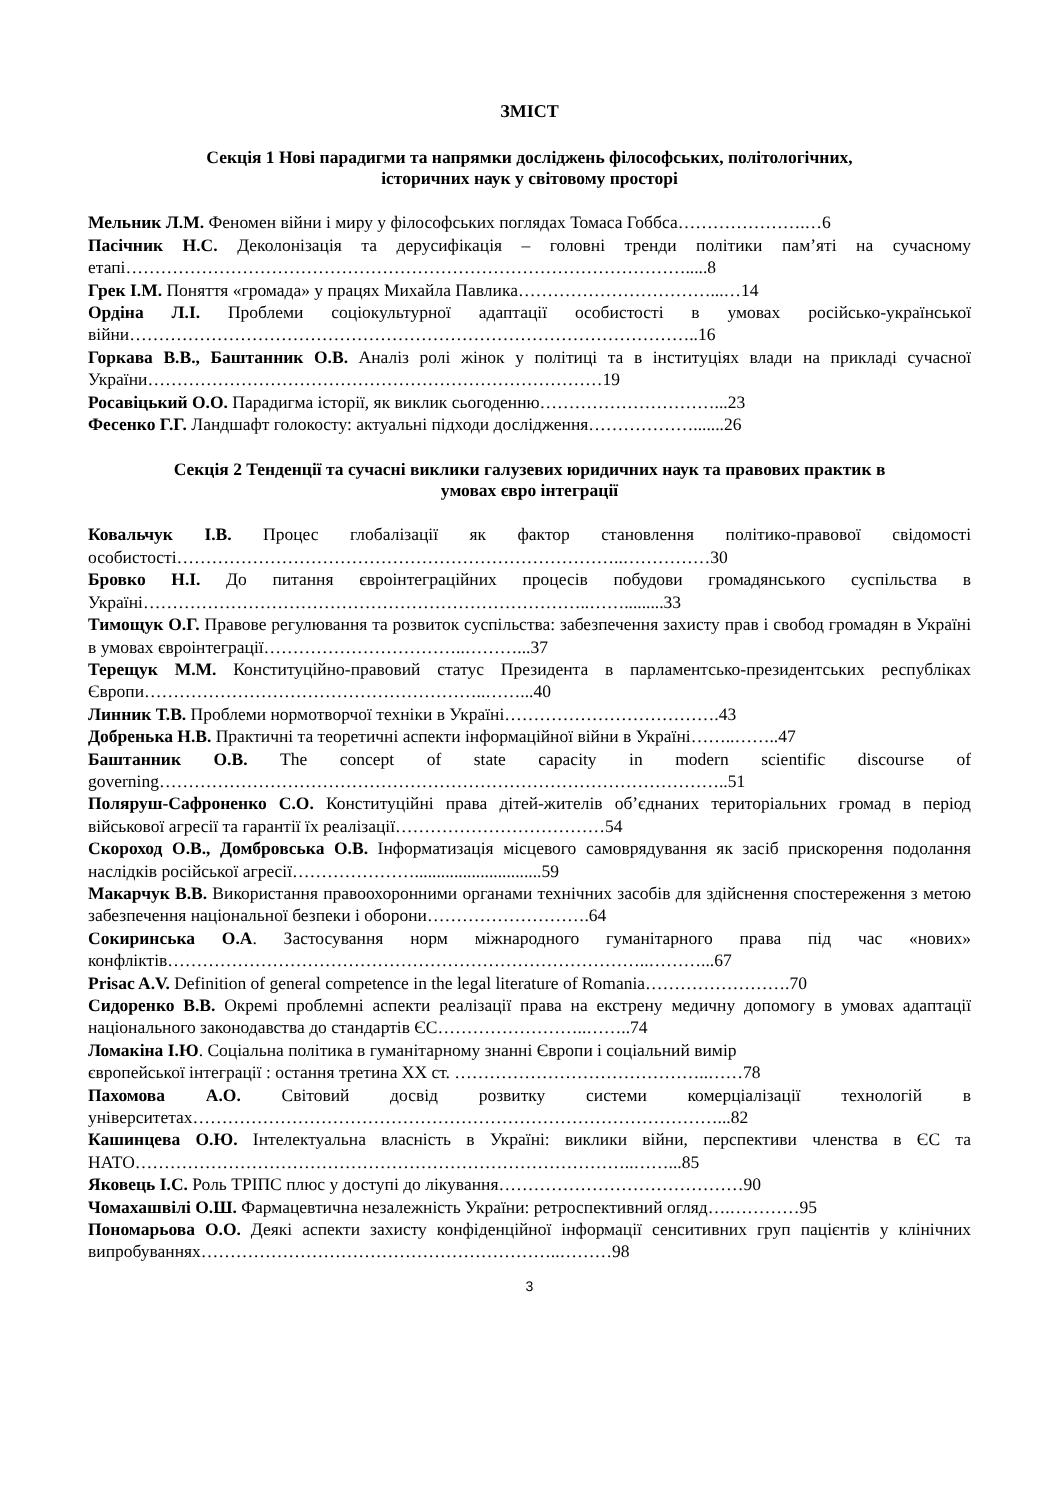ЗМІСТ
Секція 1 Нові парадигми та напрямки досліджень філософських, політологічних,
історичних наук у світовому просторі
Мельник Л.М. Феномен війни і миру у філософських поглядах Томаса Гоббса………………….…6
Пасічник Н.С. Деколонізація та дерусифікація – головні тренди політики пам’яті на сучасному етапі…………………………………………………………………………………….....8
Грек І.М. Поняття «громада» у працях Михайла Павлика……………………………...…14
Ордіна Л.І. Проблеми соціокультурної адаптації особистості в умовах російсько-української війни……………………………………………………………………………………..16
Горкава В.В., Баштанник О.В. Аналіз ролі жінок у політиці та в інституціях влади на прикладі сучасної України……………………………………………………………………19
Росавіцький О.О. Парадигма історії, як виклик сьогоденню…………………………...23
Фесенко Г.Г. Ландшафт голокосту: актуальні підходи дослідження……………….......26
Секція 2 Тенденції та сучасні виклики галузевих юридичних наук та правових практик в
умовах євро інтеграції
Ковальчук І.В. Процес глобалізації як фактор становлення політико-правової свідомості особистості…………………………………………………………………..……………30
Бровко Н.І. До питання євроінтеграційних процесів побудови громадянського суспільства в Україні…………………………………………………………………..…….........33
Тимощук О.Г. Правове регулювання та розвиток суспільства: забезпечення захисту прав і свобод громадян в Україні в умовах євроінтеграції……………………………..………...37
Терещук М.М. Конституційно-правовий статус Президента в парламентсько-президентських республіках Європи…………………………………………………..……...40
Линник Т.В. Проблеми нормотворчої техніки в Україні……………………………….43
Добренька Н.В. Практичні та теоретичні аспекти інформаційної війни в Україні……..……..47
Баштанник О.В. The concept of state capacity in modern scientific discourse of governing……………………………………………………………………………………..51
Поляруш-Сафроненко С.О. Конституційні права дітей-жителів об’єднаних територіальних громад в період військової агресії та гарантії їх реалізації………………………………54
Скороход О.В., Домбровська О.В. Інформатизація місцевого самоврядування як засіб прискорення подолання наслідків російської агресії………………….............................59
Макарчук В.В. Використання правоохоронними органами технічних засобів для здійснення спостереження з метою забезпечення національної безпеки і оборони……………………….64
Сокиринська О.А. Застосування норм міжнародного гуманітарного права під час «нових» конфліктів………………………………………………………………………..………...67
Prisac A.V. Definition of general competence in the legal literature of Romania…………………….70
Сидоренко В.В. Окремі проблемні аспекти реалізації права на екстрену медичну допомогу в умовах адаптації національного законодавства до стандартів ЄС……………………..……..74
Ломакіна І.Ю. Соціальна політика в гуманітарному знанні Європи і соціальний вимір
європейської інтеграції : остання третина ХХ ст. ……………………………………..……78
Пахомова А.О. Світовий досвід розвитку системи комерціалізації технологій в університетах………………………………………………………………………………...82
Кашинцева О.Ю. Інтелектуальна власність в Україні: виклики війни, перспективи членства в ЄС та НАТО…………………………………………………………………………..……...85
Яковець І.С. Роль ТРІПС плюс у доступі до лікування……………………………………90
Чомахашвілі О.Ш. Фармацевтична незалежність України: ретроспективний огляд….…………95
Пономарьова О.О. Деякі аспекти захисту конфіденційної інформації сенситивних груп пацієнтів у клінічних випробуваннях……………………………………………………..………98
3